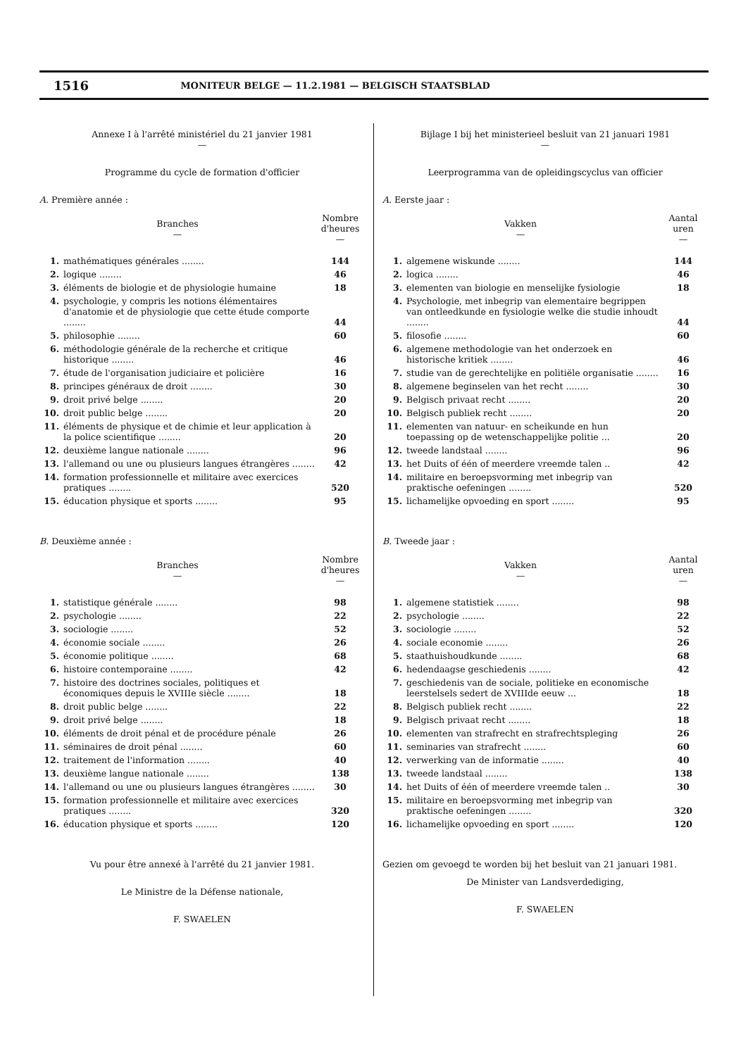1516 MONITEUR BELGE — 11.2.1981 — BELGISCH STAATSBLAD
Annexe I à l'arrêté ministériel du 21 janvier 1981
—
Programme du cycle de formation d'officier
A. Première année :
| Branches — | | Nombre d'heures — |
| --- | --- | --- |
| 1. | mathématiques générales ........ | 144 |
| 2. | logique ........ | 46 |
| 3. | éléments de biologie et de physiologie humaine | 18 |
| 4. | psychologie, y compris les notions élémentaires d'anatomie et de physiologie que cette étude comporte ........ | 44 |
| 5. | philosophie ........ | 60 |
| 6. | méthodologie générale de la recherche et critique historique ........ | 46 |
| 7. | étude de l'organisation judiciaire et policière | 16 |
| 8. | principes généraux de droit ........ | 30 |
| 9. | droit privé belge ........ | 20 |
| 10. | droit public belge ........ | 20 |
| 11. | éléments de physique et de chimie et leur application à la police scientifique ........ | 20 |
| 12. | deuxième langue nationale ........ | 96 |
| 13. | l'allemand ou une ou plusieurs langues étrangères ........ | 42 |
| 14. | formation professionnelle et militaire avec exercices pratiques ........ | 520 |
| 15. | éducation physique et sports ........ | 95 |
B. Deuxième année :
| Branches — | | Nombre d'heures — |
| --- | --- | --- |
| 1. | statistique générale ........ | 98 |
| 2. | psychologie ........ | 22 |
| 3. | sociologie ........ | 52 |
| 4. | économie sociale ........ | 26 |
| 5. | économie politique ........ | 68 |
| 6. | histoire contemporaine ........ | 42 |
| 7. | histoire des doctrines sociales, politiques et économiques depuis le XVIIIe siècle ........ | 18 |
| 8. | droit public belge ........ | 22 |
| 9. | droit privé belge ........ | 18 |
| 10. | éléments de droit pénal et de procédure pénale | 26 |
| 11. | séminaires de droit pénal ........ | 60 |
| 12. | traitement de l'information ........ | 40 |
| 13. | deuxième langue nationale ........ | 138 |
| 14. | l'allemand ou une ou plusieurs langues étrangères ........ | 30 |
| 15. | formation professionnelle et militaire avec exercices pratiques ........ | 320 |
| 16. | éducation physique et sports ........ | 120 |
Vu pour être annexé à l'arrêté du 21 janvier 1981.
Le Ministre de la Défense nationale,
F. SWAELEN
Bijlage I bij het ministerieel besluit van 21 januari 1981
—
Leerprogramma van de opleidingscyclus van officier
A. Eerste jaar :
| Vakken — | | Aantal uren — |
| --- | --- | --- |
| 1. | algemene wiskunde ........ | 144 |
| 2. | logica ........ | 46 |
| 3. | elementen van biologie en menselijke fysiologie | 18 |
| 4. | Psychologie, met inbegrip van elementaire begrippen van ontleedkunde en fysiologie welke die studie inhoudt ........ | 44 |
| 5. | filosofie ........ | 60 |
| 6. | algemene methodologie van het onderzoek en historische kritiek ........ | 46 |
| 7. | studie van de gerechtelijke en politiële organisatie ........ | 16 |
| 8. | algemene beginselen van het recht ........ | 30 |
| 9. | Belgisch privaat recht ........ | 20 |
| 10. | Belgisch publiek recht ........ | 20 |
| 11. | elementen van natuur- en scheikunde en hun toepassing op de wetenschappelijke politie ... | 20 |
| 12. | tweede landstaal ........ | 96 |
| 13. | het Duits of één of meerdere vreemde talen .. | 42 |
| 14. | militaire en beroepsvorming met inbegrip van praktische oefeningen ........ | 520 |
| 15. | lichamelijke opvoeding en sport ........ | 95 |
B. Tweede jaar :
| Vakken — | | Aantal uren — |
| --- | --- | --- |
| 1. | algemene statistiek ........ | 98 |
| 2. | psychologie ........ | 22 |
| 3. | sociologie ........ | 52 |
| 4. | sociale economie ........ | 26 |
| 5. | staathuishoudkunde ........ | 68 |
| 6. | hedendaagse geschiedenis ........ | 42 |
| 7. | geschiedenis van de sociale, politieke en economische leerstelsels sedert de XVIIIde eeuw ... | 18 |
| 8. | Belgisch publiek recht ........ | 22 |
| 9. | Belgisch privaat recht ........ | 18 |
| 10. | elementen van strafrecht en strafrechtspleging | 26 |
| 11. | seminaries van strafrecht ........ | 60 |
| 12. | verwerking van de informatie ........ | 40 |
| 13. | tweede landstaal ........ | 138 |
| 14. | het Duits of één of meerdere vreemde talen .. | 30 |
| 15. | militaire en beroepsvorming met inbegrip van praktische oefeningen ........ | 320 |
| 16. | lichamelijke opvoeding en sport ........ | 120 |
Gezien om gevoegd te worden bij het besluit van 21 januari 1981.
De Minister van Landsverdediging,
F. SWAELEN